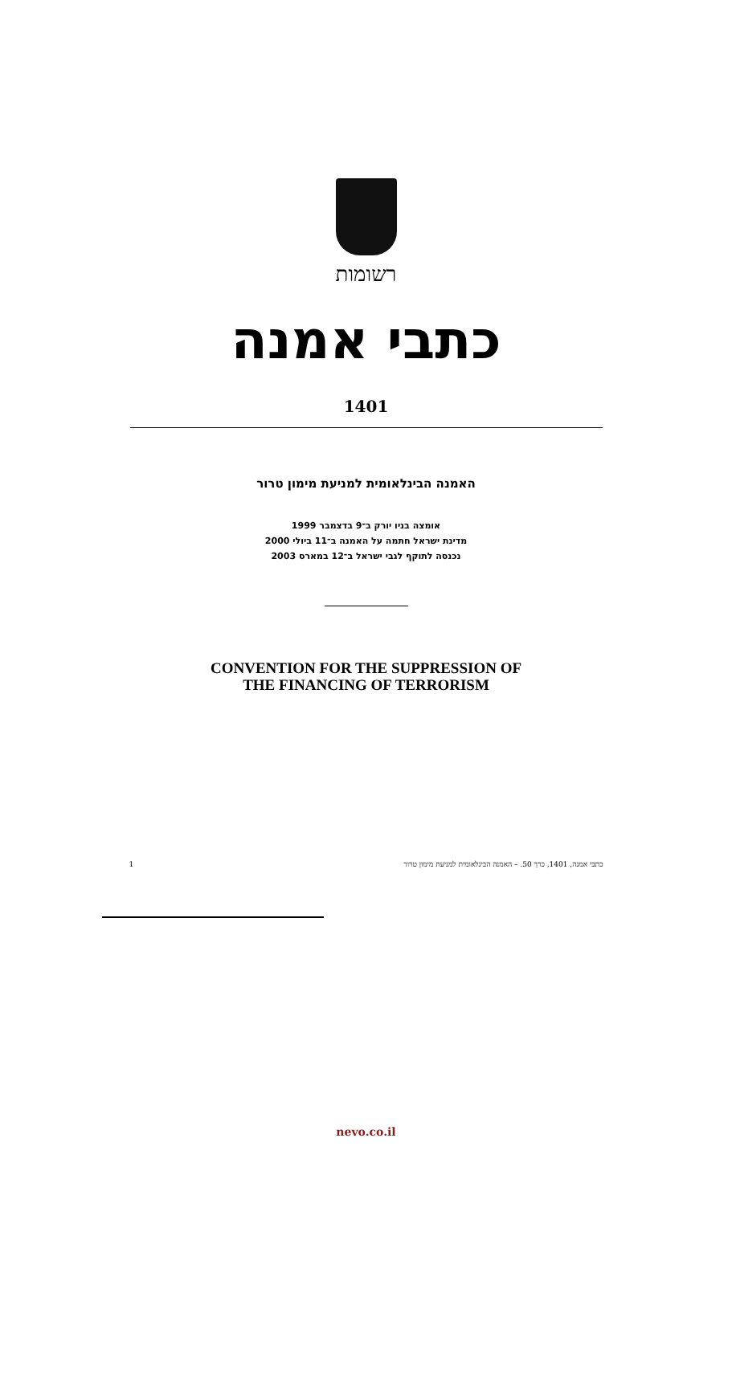רשומות
כתבי אמנה
1401
האמנה הבינלאומית למניעת מימון טרור
אומצה בניו יורק ב־9 בדצמבר 1999
מדינת ישראל חתמה על האמנה ב־11 ביולי 2000
נכנסה לתוקף לגבי ישראל ב־12 במארס 2003
CONVENTION FOR THE SUPPRESSION OF
THE FINANCING OF TERRORISM
1 כתבי אמנה, 1401, כרך 50. – האמנה הבינלאומית למניעת מימון טרור
nevo.co.il